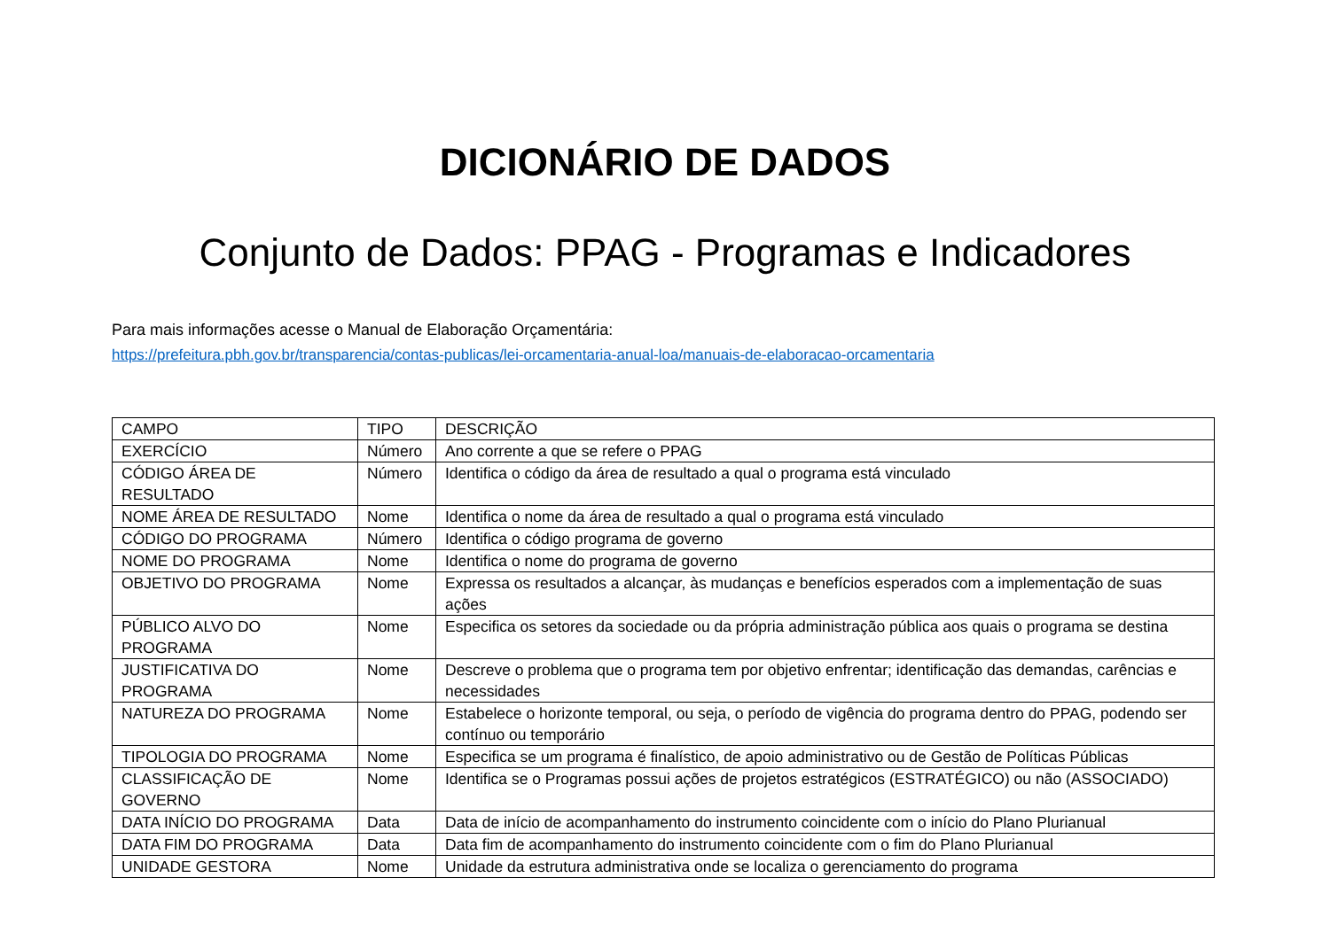DICIONÁRIO DE DADOS
Conjunto de Dados: PPAG - Programas e Indicadores
Para mais informações acesse o Manual de Elaboração Orçamentária:
https://prefeitura.pbh.gov.br/transparencia/contas-publicas/lei-orcamentaria-anual-loa/manuais-de-elaboracao-orcamentaria
| CAMPO | TIPO | DESCRIÇÃO |
| --- | --- | --- |
| EXERCÍCIO | Número | Ano corrente a que se refere o PPAG |
| CÓDIGO ÁREA DE RESULTADO | Número | Identifica o código da área de resultado a qual o programa está vinculado |
| NOME ÁREA DE RESULTADO | Nome | Identifica o nome da área de resultado a qual o programa está vinculado |
| CÓDIGO DO PROGRAMA | Número | Identifica o código programa de governo |
| NOME DO PROGRAMA | Nome | Identifica o nome do programa de governo |
| OBJETIVO DO PROGRAMA | Nome | Expressa os resultados a alcançar, às mudanças e benefícios esperados com a implementação de suas ações |
| PÚBLICO ALVO DO PROGRAMA | Nome | Especifica os setores da sociedade ou da própria administração pública aos quais o programa se destina |
| JUSTIFICATIVA DO PROGRAMA | Nome | Descreve o problema que o programa tem por objetivo enfrentar; identificação das demandas, carências e necessidades |
| NATUREZA DO PROGRAMA | Nome | Estabelece o horizonte temporal, ou seja, o período de vigência do programa dentro do PPAG, podendo ser contínuo ou temporário |
| TIPOLOGIA DO PROGRAMA | Nome | Especifica se um programa é finalístico, de apoio administrativo ou de Gestão de Políticas Públicas |
| CLASSIFICAÇÃO DE GOVERNO | Nome | Identifica se o Programas possui ações de projetos estratégicos (ESTRATÉGICO) ou não (ASSOCIADO) |
| DATA INÍCIO DO PROGRAMA | Data | Data de início de acompanhamento do instrumento coincidente com o início do Plano Plurianual |
| DATA FIM DO PROGRAMA | Data | Data fim de acompanhamento do instrumento coincidente com o fim do Plano Plurianual |
| UNIDADE GESTORA | Nome | Unidade da estrutura administrativa onde se localiza o gerenciamento do programa |